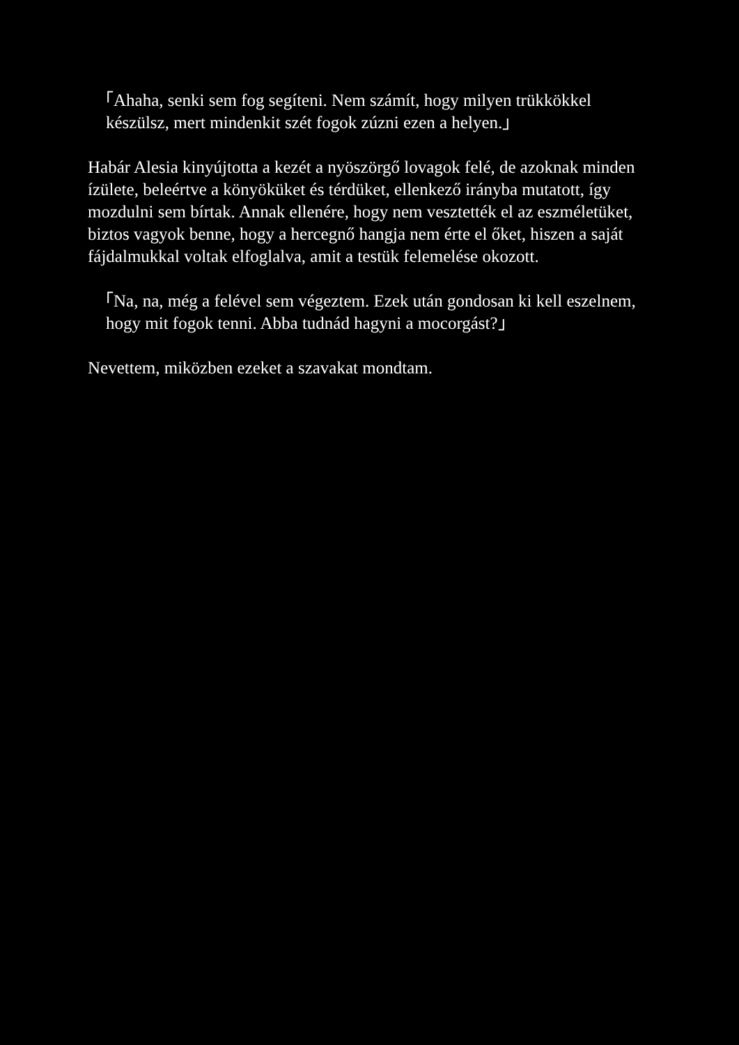「Ahaha, senki sem fog segíteni. Nem számít, hogy milyen trükkökkel készülsz, mert mindenkit szét fogok zúzni ezen a helyen.」
Habár Alesia kinyújtotta a kezét a nyöszörgő lovagok felé, de azoknak minden ízülete, beleértve a könyöküket és térdüket, ellenkező irányba mutatott, így mozdulni sem bírtak. Annak ellenére, hogy nem vesztették el az eszméletüket, biztos vagyok benne, hogy a hercegnő hangja nem érte el őket, hiszen a saját fájdalmukkal voltak elfoglalva, amit a testük felemelése okozott.
「Na, na, még a felével sem végeztem. Ezek után gondosan ki kell eszelnem, hogy mit fogok tenni. Abba tudnád hagyni a mocorgást?」
Nevettem, miközben ezeket a szavakat mondtam.